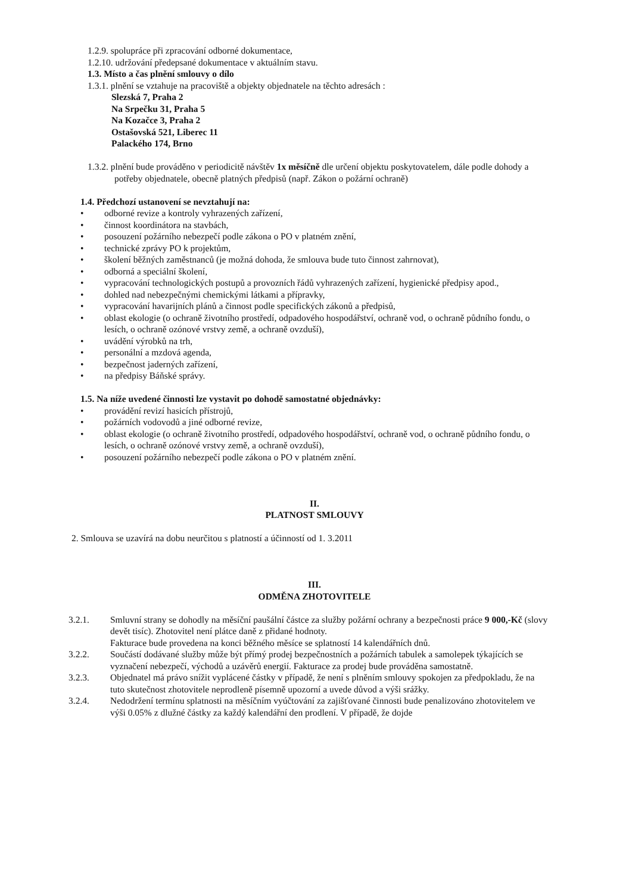1.2.9. spolupráce při zpracování odborné dokumentace,
1.2.10. udržování předepsané dokumentace v aktuálním stavu.
1.3. Místo a čas plnění smlouvy o dílo
1.3.1. plnění se vztahuje na pracoviště a objekty objednatele na těchto adresách :
Slezská 7, Praha 2
Na Srpečku 31, Praha 5
Na Kozačce 3, Praha 2
Ostašovská 521, Liberec 11
Palackého 174, Brno
1.3.2. plnění bude prováděno v periodicitě návštěv 1x měsíčně dle určení objektu poskytovatelem, dále podle dohody a potřeby objednatele, obecně platných předpisů (např. Zákon o požární ochraně)
1.4. Předchozí ustanovení se nevztahují na:
• odborné revize a kontroly vyhrazených zařízení,
• činnost koordinátora na stavbách,
• posouzení požárního nebezpečí podle zákona o PO v platném znění,
• technické zprávy PO k projektům,
• školení běžných zaměstnanců (je možná dohoda, že smlouva bude tuto činnost zahrnovat),
• odborná a speciální školení,
• vypracování technologických postupů a provozních řádů vyhrazených zařízení, hygienické předpisy apod.,
• dohled nad nebezpečnými chemickými látkami a přípravky,
• vypracování havarijních plánů a činnost podle specifických zákonů a předpisů,
• oblast ekologie (o ochraně životního prostředí, odpadového hospodářství, ochraně vod, o ochraně půdního fondu, o lesích, o ochraně ozónové vrstvy země, a ochraně ovzduší),
• uvádění výrobků na trh,
• personální a mzdová agenda,
• bezpečnost jaderných zařízení,
• na předpisy Báňské správy.
1.5. Na níže uvedené činnosti lze vystavit po dohodě samostatné objednávky:
• provádění revizí hasicích přístrojů,
• požárních vodovodů a jiné odborné revize,
• oblast ekologie (o ochraně životního prostředí, odpadového hospodářství, ochraně vod, o ochraně půdního fondu, o lesích, o ochraně ozónové vrstvy země, a ochraně ovzduší),
• posouzení požárního nebezpečí podle zákona o PO v platném znění.
II.
PLATNOST SMLOUVY
2. Smlouva se uzavírá na dobu neurčitou s platností a účinností od 1. 3.2011
III.
ODMĚNA ZHOTOVITELE
3.2.1. Smluvní strany se dohodly na měsíční paušální částce za služby požární ochrany a bezpečnosti práce 9 000,-Kč (slovy devět tisíc). Zhotovitel není plátce daně z přidané hodnoty.
Fakturace bude provedena na konci běžného měsíce se splatností 14 kalendářních dnů.
3.2.2. Součástí dodávané služby může být přímý prodej bezpečnostních a požárních tabulek a samolepek týkajících se vyznačení nebezpečí, východů a uzávěrů energií. Fakturace za prodej bude prováděna samostatně.
3.2.3. Objednatel má právo snížit vyplácené částky v případě, že není s plněním smlouvy spokojen za předpokladu, že na tuto skutečnost zhotovitele neprodleně písemně upozorní a uvede důvod a výši srážky.
3.2.4. Nedodržení termínu splatnosti na měsíčním vyúčtování za zajišťované činnosti bude penalizováno zhotovitelem ve výši 0.05% z dlužné částky za každý kalendářní den prodlení. V případě, že dojde